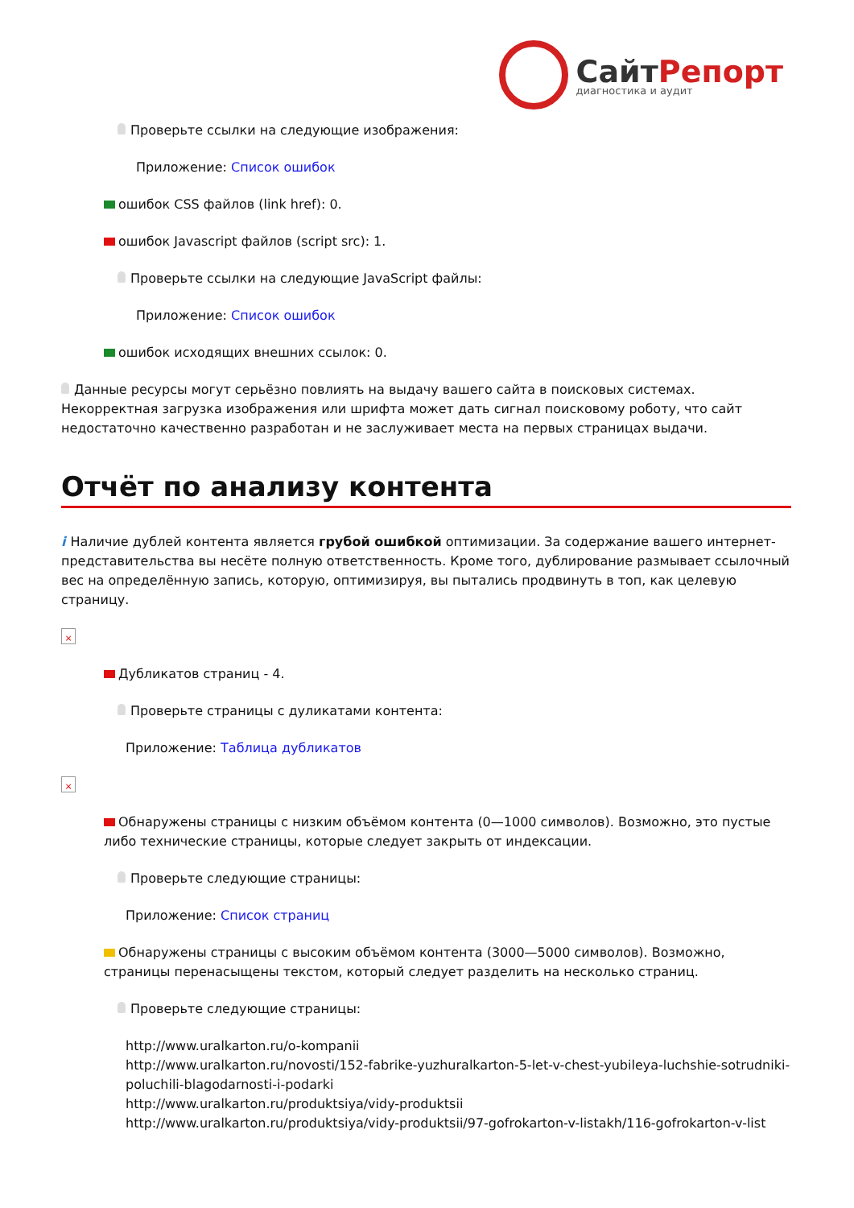СайтРепорт
диагностика и аудит
Проверьте ссылки на следующие изображения:
Приложение: Список ошибок
ошибок CSS файлов (link href): 0.
ошибок Javascript файлов (script src): 1.
Проверьте ссылки на следующие JavaScript файлы:
Приложение: Список ошибок
ошибок исходящих внешних ссылок: 0.
Данные ресурсы могут серьёзно повлиять на выдачу вашего сайта в поисковых системах. Некорректная загрузка изображения или шрифта может дать сигнал поисковому роботу, что сайт недостаточно качественно разработан и не заслуживает места на первых страницах выдачи.
Отчёт по анализу контента
i Наличие дублей контента является грубой ошибкой оптимизации. За содержание вашего интернет-представительства вы несёте полную ответственность. Кроме того, дублирование размывает ссылочный вес на определённую запись, которую, оптимизируя, вы пытались продвинуть в топ, как целевую страницу.
×
Дубликатов страниц - 4.
Проверьте страницы с дуликатами контента:
Приложение: Таблица дубликатов
×
Обнаружены страницы с низким объёмом контента (0—1000 символов). Возможно, это пустые либо технические страницы, которые следует закрыть от индексации.
Проверьте следующие страницы:
Приложение: Список страниц
Обнаружены страницы с высоким объёмом контента (3000—5000 символов). Возможно, страницы перенасыщены текстом, который следует разделить на несколько страниц.
Проверьте следующие страницы:
http://www.uralkarton.ru/o-kompanii
http://www.uralkarton.ru/novosti/152-fabrike-yuzhuralkarton-5-let-v-chest-yubileya-luchshie-sotrudniki-poluchili-blagodarnosti-i-podarki
http://www.uralkarton.ru/produktsiya/vidy-produktsii
http://www.uralkarton.ru/produktsiya/vidy-produktsii/97-gofrokarton-v-listakh/116-gofrokarton-v-list